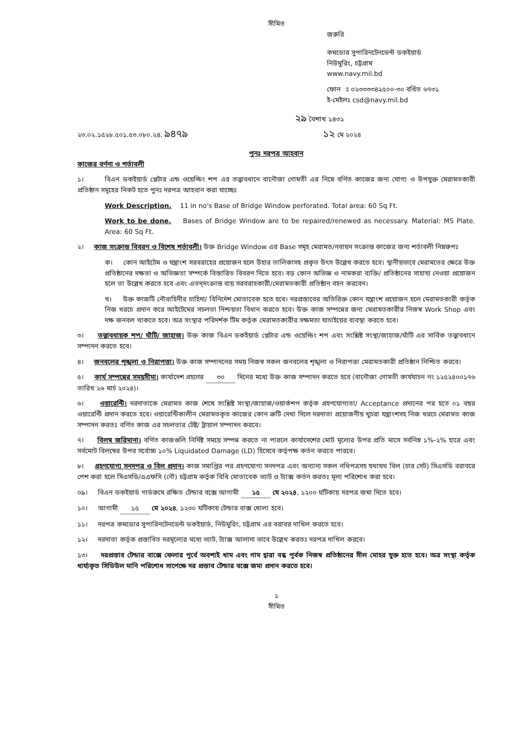সীমিত
জরুরি
কমডোর সুপারিনটেনডেন্ট ডকইয়ার্ড
নিউমুরিং, চট্টগ্রাম
www.navy.mil.bd
ফোন ঃ ০২৩৩৩৩৪২৫০০-৩০ বর্ধিত ৬৭৩১
ই-মেইলঃ csd@navy.mil.bd
২৯ বৈশাখ ১৪৩১
২৩.০২.১৫২৮.৫০১.৫৩.০৮০.২৪. ৯৪৭৯ ১২ মে ২০২৪
পুনঃ দরপত্র আহবান
কাজের বর্ণনা ও শর্তাবলী
১। বিএন ডকইয়ার্ড প্লেটার এন্ড ওয়েল্ডিং শপ এর তত্ত্বাবধানে বানৌজা গোমতী এর নিম্নে বর্ণিত কাজের জন্য যোগ্য ও উপযুক্ত মেরামতকারী প্রতিষ্ঠান সমূহের নিকট হতে পুনঃ দরপত্র আহবান করা যাচ্ছেঃ
Work Description. 11 in no's Base of Bridge Window perforated. Total area: 60 Sq Ft.
Work to be done. Bases of Bridge Window are to be repaired/renewed as necessary. Material: MS Plate. Area: 60 Sq Ft.
২। কাজ সংক্রান্ত বিবরণ ও বিশেষ শর্তাবলী। উক্ত Bridge Window এর Base সমূহ মেরামত/নবায়ন সংক্রান্ত কাজের জন্য শর্তাবলী নিম্নরুপঃ
ক। কোন আইটেম ও যন্ত্রাংশ সরবরাহের প্রয়োজন হলে উহার তালিকাসহ প্রকৃত উৎস উল্লেখ করতে হবে। স্থানীয়ভাবে মেরামতের ক্ষেত্রে উক্ত প্রতিষ্ঠানের দক্ষতা ও অভিজ্ঞতা সম্পর্কে বিস্তারিত বিবরণ দিতে হবে। বড় কোন অভিজ্ঞ ও নামকরা ব্যক্তি/ প্রতিষ্ঠানের সাহায্য নেওয়া প্রয়োজন হলে তা উল্লেখ করতে হবে এবং এতদ্‌সংক্রান্ত ব্যয় সরবরাহকারী/মেরামতকারী প্রতিষ্ঠান বহন করবেন।
খ। উক্ত কাজটি নৌবাহিনীর চাহিদা/ বিনির্দেশ মোতাবেক হতে হবে। দরপ্রস্তাবের অতিরিক্ত কোন যন্ত্রাংশ প্রয়োজন হলে মেরামতকারী কর্তৃক নিজ খরচে প্রদান করে আইটেমের সচলতা নিশ্চয়তা বিধান করতে হবে। উক্ত কাজ সম্পন্নের জন্য মেরামতকারীর নিজস্ব Work Shop এবং দক্ষ জনবল থাকতে হবে। অত্র সংস্থার পরিদর্শক টিম কর্তৃক মেরামতকারীর সক্ষমতা যাচাইয়ের ব্যবস্থা করতে হবে।
৩। তত্ত্বাবধায়ক শপ/ ঘাঁটি/ জাহাজ। উক্ত কাজ বিএন ডকইয়ার্ড প্লেটার এন্ড ওয়েল্ডিং শপ এবং সংশ্লিষ্ট সংস্থা/জাহাজ/ঘাঁটি এর সার্বিক তত্ত্বাবধানে সম্পাদন করতে হবে।
৪। জনবলের শৃঙ্খলা ও নিরাপত্তা। উক্ত কাজ সম্পাদনের সময় নিজস্ব সকল জনবলের শৃঙ্খলা ও নিরাপত্তা মেরামতকারী প্রতিষ্ঠান নিশ্চিত করবে।
৫। কার্য সম্পন্নের সময়সীমা। কার্যাদেশ গ্রহণের ৩০ দিনের মধ্যে উক্ত কাজ সম্পাদন করতে হবে (বানৌজা গোমতী কার্যযাচন নং ১২৫২৪০০১৭৬ তারিখ ২৬ মার্চ ২০২৪)।
৬। ওয়ারেন্টি। দরদাতাকে মেরামত কাজ শেষে সংশ্লিষ্ট সংস্থা/জাহাজ/ওয়ার্কশপ কর্তৃক গ্রহণযোগ্যতা/ Acceptance প্রদানের পর হতে ০১ বছর ওয়ারেন্টি প্রদান করতে হবে। ওয়ারেন্টিকালীন মেরামতকৃত কাজের কোন ত্রুটি দেখা দিলে দরদাতা প্রয়োজনীয় খুচরা যন্ত্রাংশসহ নিজ খরচে মেরামত কাজ সম্পাদন করতঃ বর্ণিত কাজ এর সচলতার টেষ্ট/ ট্রায়াল সম্পাদন করবে।
৭। বিলম্ব জরিমানা। বর্ণিত কাজগুলি নির্দিষ্ট সময়ে সম্পন্ন করতে না পারলে কার্যাদেশের মোট মূল্যের উপর প্রতি মাসে সর্বনিম্ন ১%-২% হারে এবং সর্বমোট বিলম্বের উপর সর্বোচ্চ ১০% Liquidated Damage (LD) হিসেবে কর্তৃপক্ষ কর্তন করতে পারবে।
৮। গ্রহণযোগ্য সনদপত্র ও বিল প্রদান। কাজ সমাপ্তির পর গ্রহণযোগ্য সনদপত্র এবং অন্যান্য সকল নথিপত্রসহ যথাযথ বিল (চার সেট) সিএসডি বরাবরে পেশ করা হলে সিএসডি/এএফসি (নৌ) চট্টগ্রাম কর্তৃক বিধি মোতাবেক ভ্যাট ও ট্যাক্স কর্তন করতঃ মূল্য পরিশোধ করা হবে।
০৯। বিএন ডকইয়ার্ড গার্ডরুমে রক্ষিত টেন্ডার বক্সে আগামী ১৫ মে ২০২৪, ১২০০ ঘটিকায় দরপত্র জমা দিতে হবে।
১০। আগামী ১৫ মে ২০২৪, ১২৩০ ঘটিকায় টেন্ডার বাক্স খোলা হবে।
১১। দরপত্র কমডোর সুপারিনটেনডেন্ট ডকইয়ার্ড, নিউমুরিং, চট্টগ্রাম এর বরাবর দাখিল করতে হবে।
১২। দরদাতা কর্তৃক প্রস্তাবিত দরমূল্যের মধ্যে ভ্যাট, ট্যাক্স আলাদা ভাবে উল্লেখ করতঃ দরপত্র দাখিল করবে।
১৩। দরপ্রস্তাব টেন্ডার বাক্সে ফেলার পূর্বে অবশ্যই খাম এবং গাম দ্বারা বন্ধ পূর্বক নিজস্ব প্রতিষ্ঠানের সীল মোহর যুক্ত হতে হবে। অত্র সংস্থা কর্তৃক ধার্য্যকৃত সিডিউল মানি পরিশোধ সাপেক্ষে দর প্রস্তাব টেন্ডার বক্সে জমা প্রদান করতে হবে।
১
সীমিত